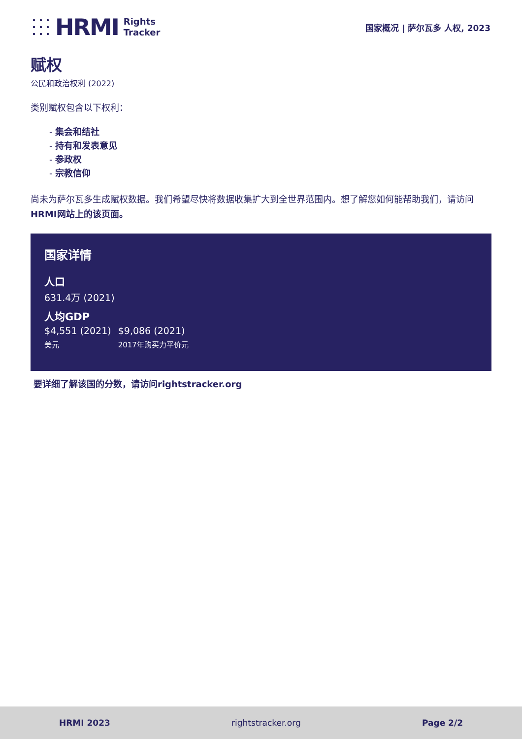HRMI Rights
Tracker
国家概况 | 萨尔瓦多 人权, 2023
赋权
公民和政治权利 (2022)
类别赋权包含以下权利：
- 集会和结社
- 持有和发表意见
- 参政权
- 宗教信仰
尚未为萨尔瓦多生成赋权数据。我们希望尽快将数据收集扩大到全世界范围内。想了解您如何能帮助我们，请访问 HRMI网站上的该页面。
国家详情
人口
631.4万 (2021)
人均GDP
$4,551 (2021)
美元
$9,086 (2021)
2017年购买力平价元
要详细了解该国的分数，请访问rightstracker.org
HRMI 2023 rightstracker.org Page 2/2